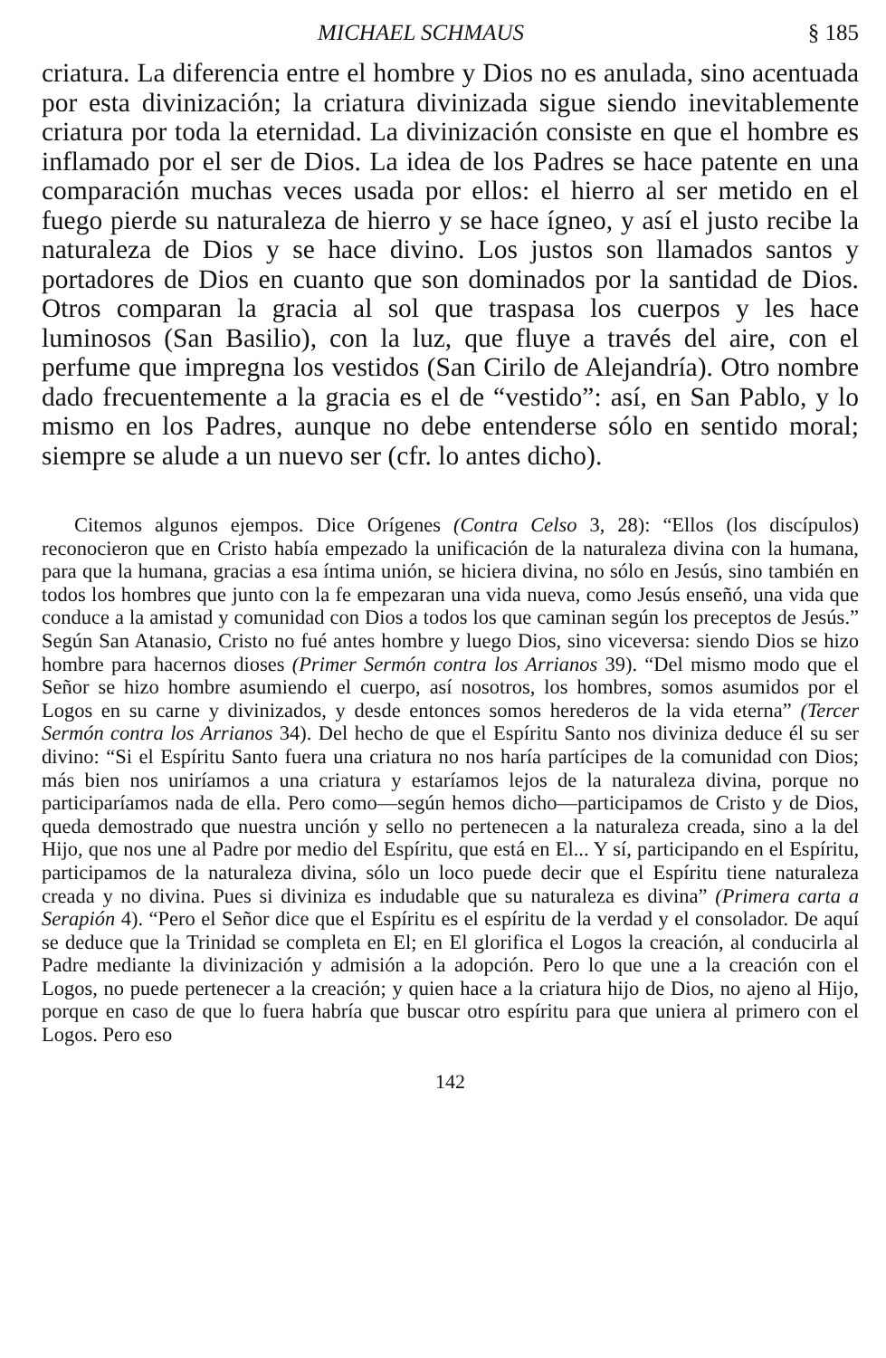MICHAEL SCHMAUS § 185
criatura. La diferencia entre el hombre y Dios no es anulada, sino acentuada por esta divinización; la criatura divinizada sigue siendo inevitablemente criatura por toda la eternidad. La divinización consiste en que el hombre es inflamado por el ser de Dios. La idea de los Padres se hace patente en una comparación muchas veces usada por ellos: el hierro al ser metido en el fuego pierde su naturaleza de hierro y se hace ígneo, y así el justo recibe la naturaleza de Dios y se hace divino. Los justos son llamados santos y portadores de Dios en cuanto que son dominados por la santidad de Dios. Otros comparan la gracia al sol que traspasa los cuerpos y les hace luminosos (San Basilio), con la luz, que fluye a través del aire, con el perfume que impregna los vestidos (San Cirilo de Alejandría). Otro nombre dado frecuentemente a la gracia es el de “vestido”: así, en San Pablo, y lo mismo en los Padres, aunque no debe entenderse sólo en sentido moral; siempre se alude a un nuevo ser (cfr. lo antes dicho).
Citemos algunos ejempos. Dice Orígenes (Contra Celso 3, 28): “Ellos (los discípulos) reconocieron que en Cristo había empezado la unificación de la naturaleza divina con la humana, para que la humana, gracias a esa íntima unión, se hiciera divina, no sólo en Jesús, sino también en todos los hombres que junto con la fe empezaran una vida nueva, como Jesús enseñó, una vida que conduce a la amistad y comunidad con Dios a todos los que caminan según los preceptos de Jesús.” Según San Atanasio, Cristo no fué antes hombre y luego Dios, sino viceversa: siendo Dios se hizo hombre para hacernos dioses (Primer Sermón contra los Arrianos 39). “Del mismo modo que el Señor se hizo hombre asumiendo el cuerpo, así nosotros, los hombres, somos asumidos por el Logos en su carne y divinizados, y desde entonces somos herederos de la vida eterna” (Tercer Sermón contra los Arrianos 34). Del hecho de que el Espíritu Santo nos diviniza deduce él su ser divino: “Si el Espíritu Santo fuera una criatura no nos haría partícipes de la comunidad con Dios; más bien nos uniríamos a una criatura y estaríamos lejos de la naturaleza divina, porque no participaríamos nada de ella. Pero como—según hemos dicho—participamos de Cristo y de Dios, queda demostrado que nuestra unción y sello no pertenecen a la naturaleza creada, sino a la del Hijo, que nos une al Padre por medio del Espíritu, que está en El... Y sí, participando en el Espíritu, participamos de la naturaleza divina, sólo un loco puede decir que el Espíritu tiene naturaleza creada y no divina. Pues si diviniza es indudable que su naturaleza es divina” (Primera carta a Serapión 4). “Pero el Señor dice que el Espíritu es el espíritu de la verdad y el consolador. De aquí se deduce que la Trinidad se completa en El; en El glorifica el Logos la creación, al conducirla al Padre mediante la divinización y admisión a la adopción. Pero lo que une a la creación con el Logos, no puede pertenecer a la creación; y quien hace a la criatura hijo de Dios, no ajeno al Hijo, porque en caso de que lo fuera habría que buscar otro espíritu para que uniera al primero con el Logos. Pero eso
142